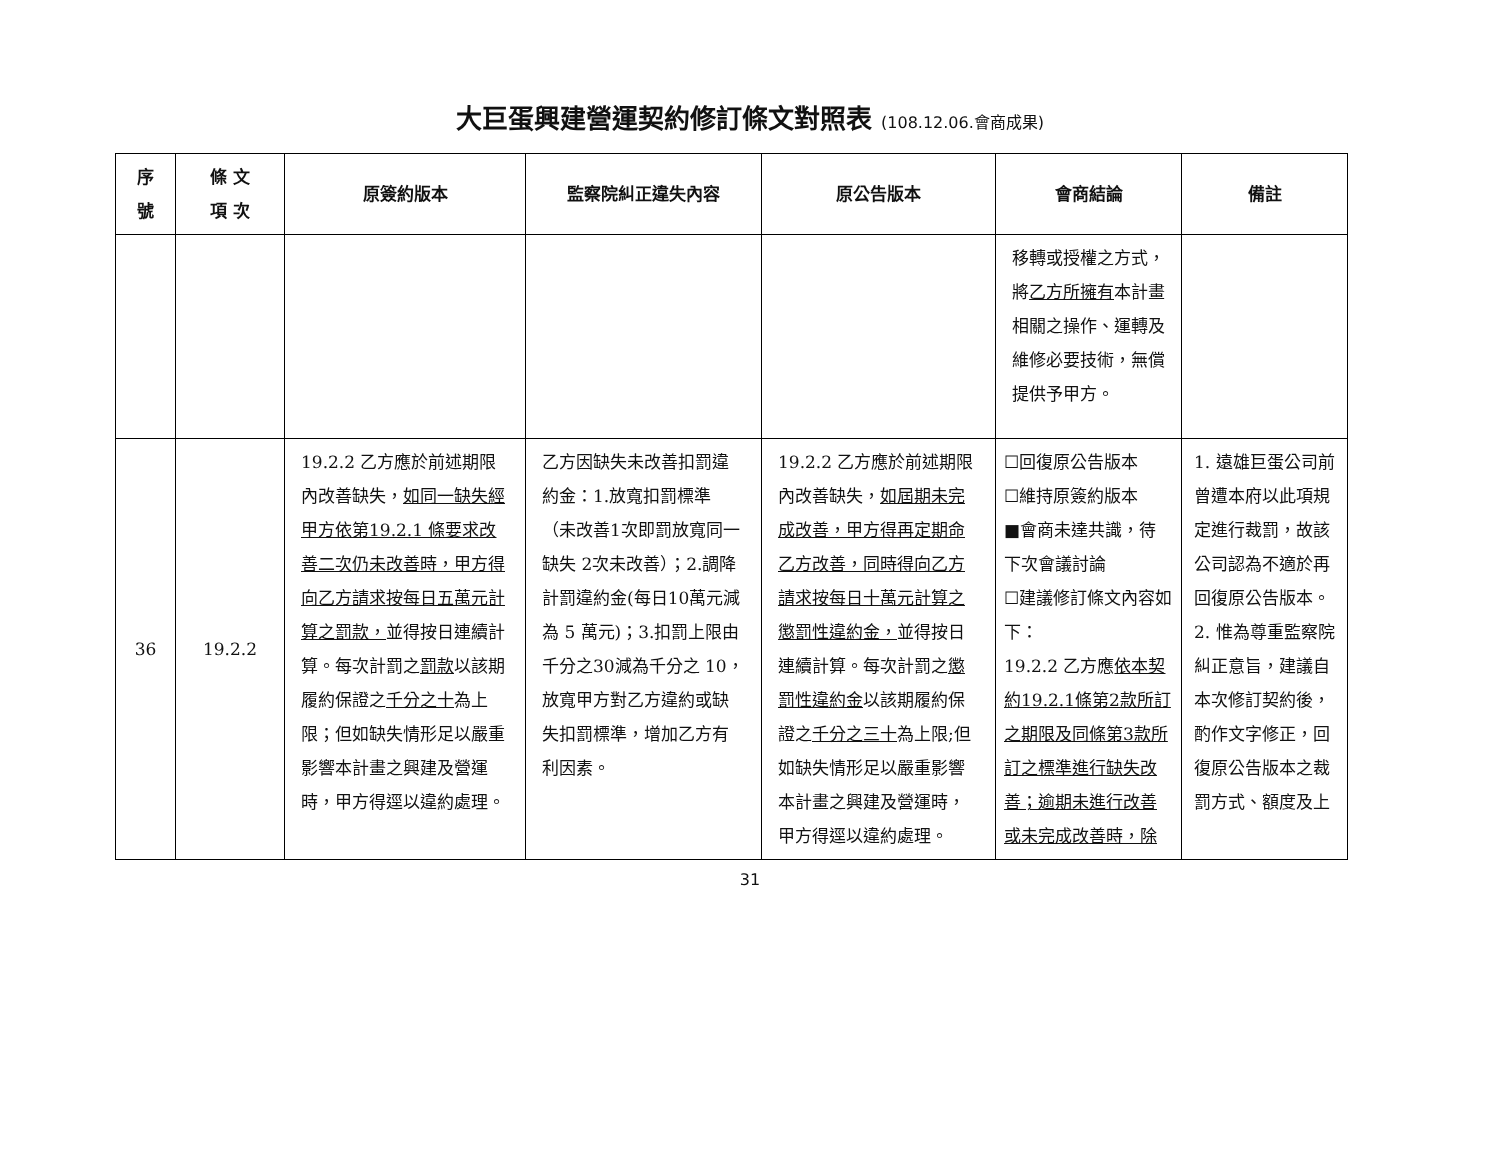大巨蛋興建營運契約修訂條文對照表 (108.12.06.會商成果)
| 序號 | 條 文 項 次 | 原簽約版本 | 監察院糾正違失內容 | 原公告版本 | 會商結論 | 備註 |
| --- | --- | --- | --- | --- | --- | --- |
| | | | | | 移轉或授權之方式，將 乙方所擁有 本計畫相關之操作、運轉及維修必要技術，無償提供予甲方。 | |
| 36 | 19.2.2 | 19.2.2 乙方應於前述期限內改善缺失， 如同一缺失經甲方依第19.2.1 條要求改善二次仍未改善時，甲方得向乙方請求按每日五萬元計算之罰款， 並得按日連續計算。每次計罰之 罰款 以該期履約保證之 千分之十 為上限；但如缺失情形足以嚴重影響本計畫之興建及營運時，甲方得逕以違約處理。 | 乙方因缺失未改善扣罰違約金：1.放寬扣罰標準（未改善1次即罰放寬同一缺失 2次未改善）；2.調降計罰違約金(每日10萬元減為 5 萬元)；3.扣罰上限由千分之30減為千分之 10，放寬甲方對乙方違約或缺失扣罰標準，增加乙方有利因素。 | 19.2.2 乙方應於前述期限內改善缺失， 如屆期未完成改善，甲方得再定期命乙方改善，同時得向乙方請求按每日十萬元計算之懲罰性違約金， 並得按日連續計算。每次計罰之 懲罰性違約金 以該期履約保證之 千分之三十 為上限;但如缺失情形足以嚴重影響本計畫之興建及營運時，甲方得逕以違約處理。 | ☐回復原公告版本 ☐維持原簽約版本 ■會商未達共識，待下次會議討論 ☐建議修訂條文內容如下： 19.2.2 乙方應 依本契約19.2.1條第2款所訂之期限及同條第3款所訂之標準進行缺失改善；逾期未進行改善或未完成改善時，除 | 1. 遠雄巨蛋公司前曾遭本府以此項規定進行裁罰，故該公司認為不適於再回復原公告版本。 2. 惟為尊重監察院糾正意旨，建議自本次修訂契約後，酌作文字修正，回復原公告版本之裁罰方式、額度及上 |
31